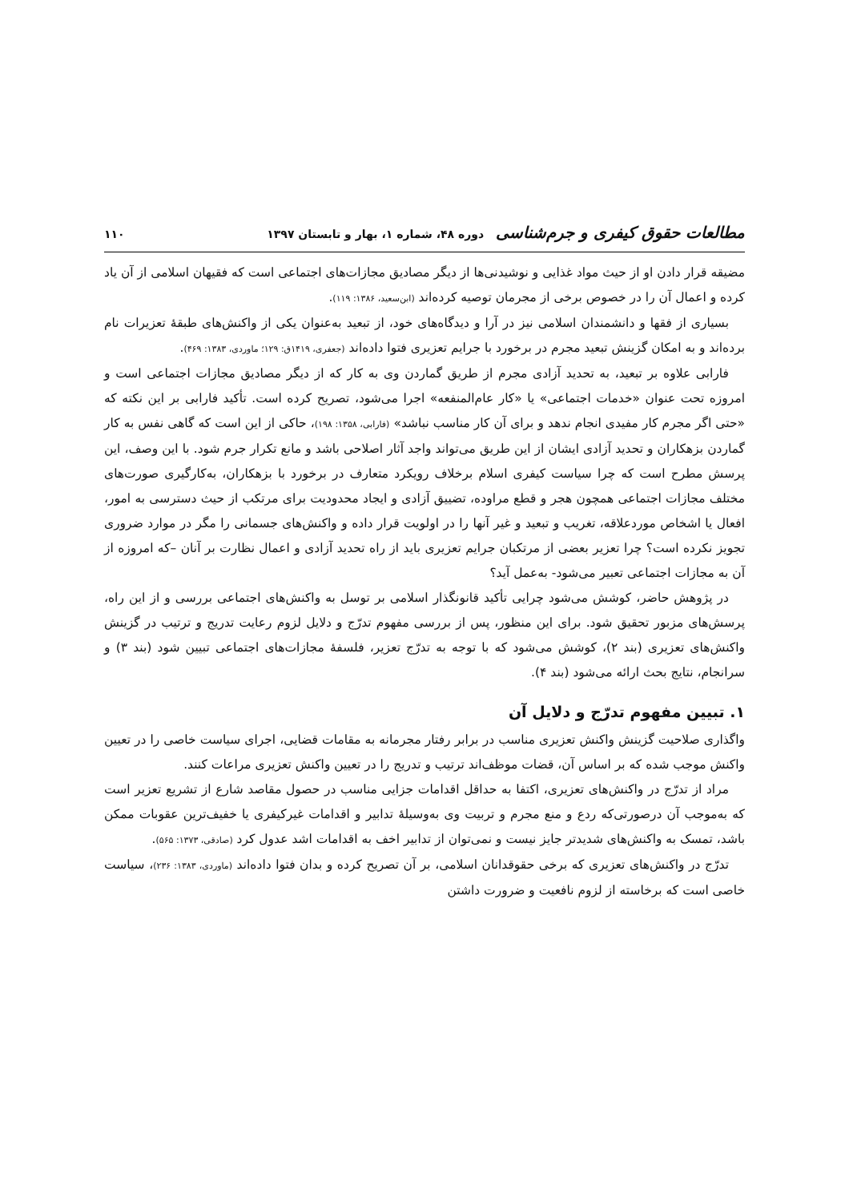مطالعات حقوق کیفری و جرم‌شناسی دوره ۴۸، شماره ۱، بهار و تابستان ۱۳۹۷
۱۱۰
مضیقه قرار دادن او از حیث مواد غذایی و نوشیدنی‌ها از دیگر مصادیق مجازات‌های اجتماعی است که فقیهان اسلامی از آن یاد کرده و اعمال آن را در خصوص برخی از مجرمان توصیه کرده‌اند (ابن‌سعید، ۱۳۸۶: ۱۱۹).
بسیاری از فقها و دانشمندان اسلامی نیز در آرا و دیدگاه‌های خود، از تبعید به‌عنوان یکی از واکنش‌های طبقهٔ تعزیرات نام برده‌اند و به امکان گزینش تبعید مجرم در برخورد با جرایم تعزیری فتوا داده‌اند (جعفری، ۱۴۱۹ق: ۱۲۹؛ ماوردی، ۱۳۸۳: ۴۶۹).
فارابی علاوه بر تبعید، به تحدید آزادی مجرم از طریق گماردن وی به کار که از دیگر مصادیق مجازات اجتماعی است و امروزه تحت عنوان «خدمات اجتماعی» یا «کار عام‌المنفعه» اجرا می‌شود، تصریح کرده است. تأکید فارابی بر این نکته که «حتی اگر مجرم کار مفیدی انجام ندهد و برای آن کار مناسب نباشد» (فارابی، ۱۳۵۸: ۱۹۸)، حاکی از این است که گاهی نفس به کار گماردن بزهکاران و تحدید آزادی ایشان از این طریق می‌تواند واجد آثار اصلاحی باشد و مانع تکرار جرم شود. با این وصف، این پرسش مطرح است که چرا سیاست کیفری اسلام برخلاف رویکرد متعارف در برخورد با بزهکاران، به‌کارگیری صورت‌های مختلف مجازات اجتماعی همچون هجر و قطع مراوده، تضییق آزادی و ایجاد محدودیت برای مرتکب از حیث دسترسی به امور، افعال یا اشخاص موردعلاقه، تغریب و تبعید و غیر آنها را در اولویت قرار داده و واکنش‌های جسمانی را مگر در موارد ضروری تجویز نکرده است؟ چرا تعزیر بعضی از مرتکبان جرایم تعزیری باید از راه تحدید آزادی و اعمال نظارت بر آنان –که امروزه از آن به مجازات اجتماعی تعبیر می‌شود- به‌عمل آید؟
در پژوهش حاضر، کوشش می‌شود چرایی تأکید قانونگذار اسلامی بر توسل به واکنش‌های اجتماعی بررسی و از این راه، پرسش‌های مزبور تحقیق شود. برای این منظور، پس از بررسی مفهوم تدرّج و دلایل لزوم رعایت تدریج و ترتیب در گزینش واکنش‌های تعزیری (بند ۲)، کوشش می‌شود که با توجه به تدرّج تعزیر، فلسفهٔ مجازات‌های اجتماعی تبیین شود (بند ۳) و سرانجام، نتایج بحث ارائه می‌شود (بند ۴).
۱. تبیین مفهوم تدرّج و دلایل آن
واگذاری صلاحیت گزینش واکنش تعزیری مناسب در برابر رفتار مجرمانه به مقامات قضایی، اجرای سیاست خاصی را در تعیین واکنش موجب شده که بر اساس آن، قضات موظف‌اند ترتیب و تدریج را در تعیین واکنش تعزیری مراعات کنند.
مراد از تدرّج در واکنش‌های تعزیری، اکتفا به حداقل اقدامات جزایی مناسب در حصول مقاصد شارع از تشریع تعزیر است که به‌موجب آن درصورتی‌که ردع و منع مجرم و تربیت وی به‌وسیلهٔ تدابیر و اقدامات غیرکیفری یا خفیف‌ترین عقوبات ممکن باشد، تمسک به واکنش‌های شدیدتر جایز نیست و نمی‌توان از تدابیر اخف به اقدامات اشد عدول کرد (صادقی، ۱۳۷۳: ۵۶۵).
تدرّج در واکنش‌های تعزیری که برخی حقوقدانان اسلامی، بر آن تصریح کرده و بدان فتوا داده‌اند (ماوردی، ۱۳۸۳: ۲۳۶)، سیاست خاصی است که برخاسته از لزوم نافعیت و ضرورت داشتن